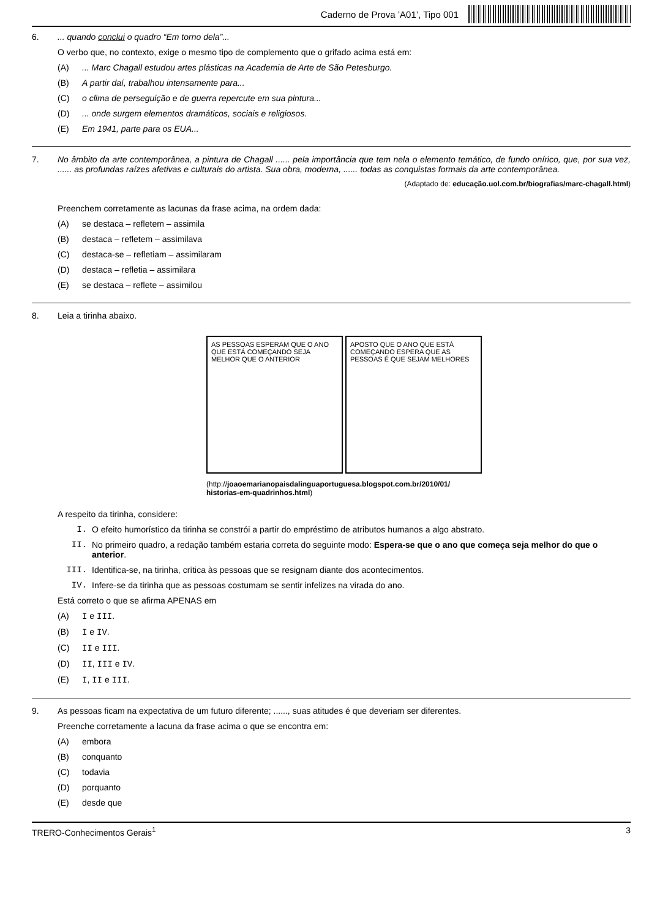Caderno de Prova ’A01’, Tipo 001
6. ... quando conclui o quadro “Em torno dela”...
O verbo que, no contexto, exige o mesmo tipo de complemento que o grifado acima está em:
(A)... Marc Chagall estudou artes plásticas na Academia de Arte de São Petesburgo.
(B) A partir daí, trabalhou intensamente para...
(C) o clima de perseguição e de guerra repercute em sua pintura...
(D)... onde surgem elementos dramáticos, sociais e religiosos.
(E) Em 1941, parte para os EUA...
7. No âmbito da arte contemporânea, a pintura de Chagall ...... pela importância que tem nela o elemento temático, de fundo onírico, que, por sua vez, ...... as profundas raízes afetivas e culturais do artista. Sua obra, moderna, ...... todas as conquistas formais da arte contemporânea.
(Adaptado de: educação.uol.com.br/biografias/marc-chagall.html)
Preenchem corretamente as lacunas da frase acima, na ordem dada:
(A) se destaca – refletem – assimila
(B) destaca – refletem – assimilava
(C) destaca-se – refletiam – assimilaram
(D) destaca – refletia – assimilara
(E) se destaca – reflete – assimilou
8. Leia a tirinha abaixo.
AS PESSOAS ESPERAM QUE O ANO QUE ESTÁ COMEÇANDO SEJA MELHOR QUE O ANTERIOR
APOSTO QUE O ANO QUE ESTÁ COMEÇANDO ESPERA QUE AS PESSOAS É QUE SEJAM MELHORES
(http://joaoemarianopaisdalinguaportuguesa.blogspot.com.br/2010/01/ historias-em-quadrinhos.html)
A respeito da tirinha, considere:
I. O efeito humorístico da tirinha se constrói a partir do empréstimo de atributos humanos a algo abstrato.
II. No primeiro quadro, a redação também estaria correta do seguinte modo: Espera-se que o ano que começa seja melhor do que o anterior.
III. Identifica-se, na tirinha, crítica às pessoas que se resignam diante dos acontecimentos.
IV. Infere-se da tirinha que as pessoas costumam se sentir infelizes na virada do ano.
Está correto o que se afirma APENAS em
(A) I e III.
(B) I e IV.
(C) II e III.
(D) II, III e IV.
(E) I, II e III.
9. As pessoas ficam na expectativa de um futuro diferente; ......, suas atitudes é que deveriam ser diferentes.
Preenche corretamente a lacuna da frase acima o que se encontra em:
(A) embora
(B) conquanto
(C) todavia
(D) porquanto
(E) desde que
TRERO-Conhecimentos Gerais<sup>1</sup> 3